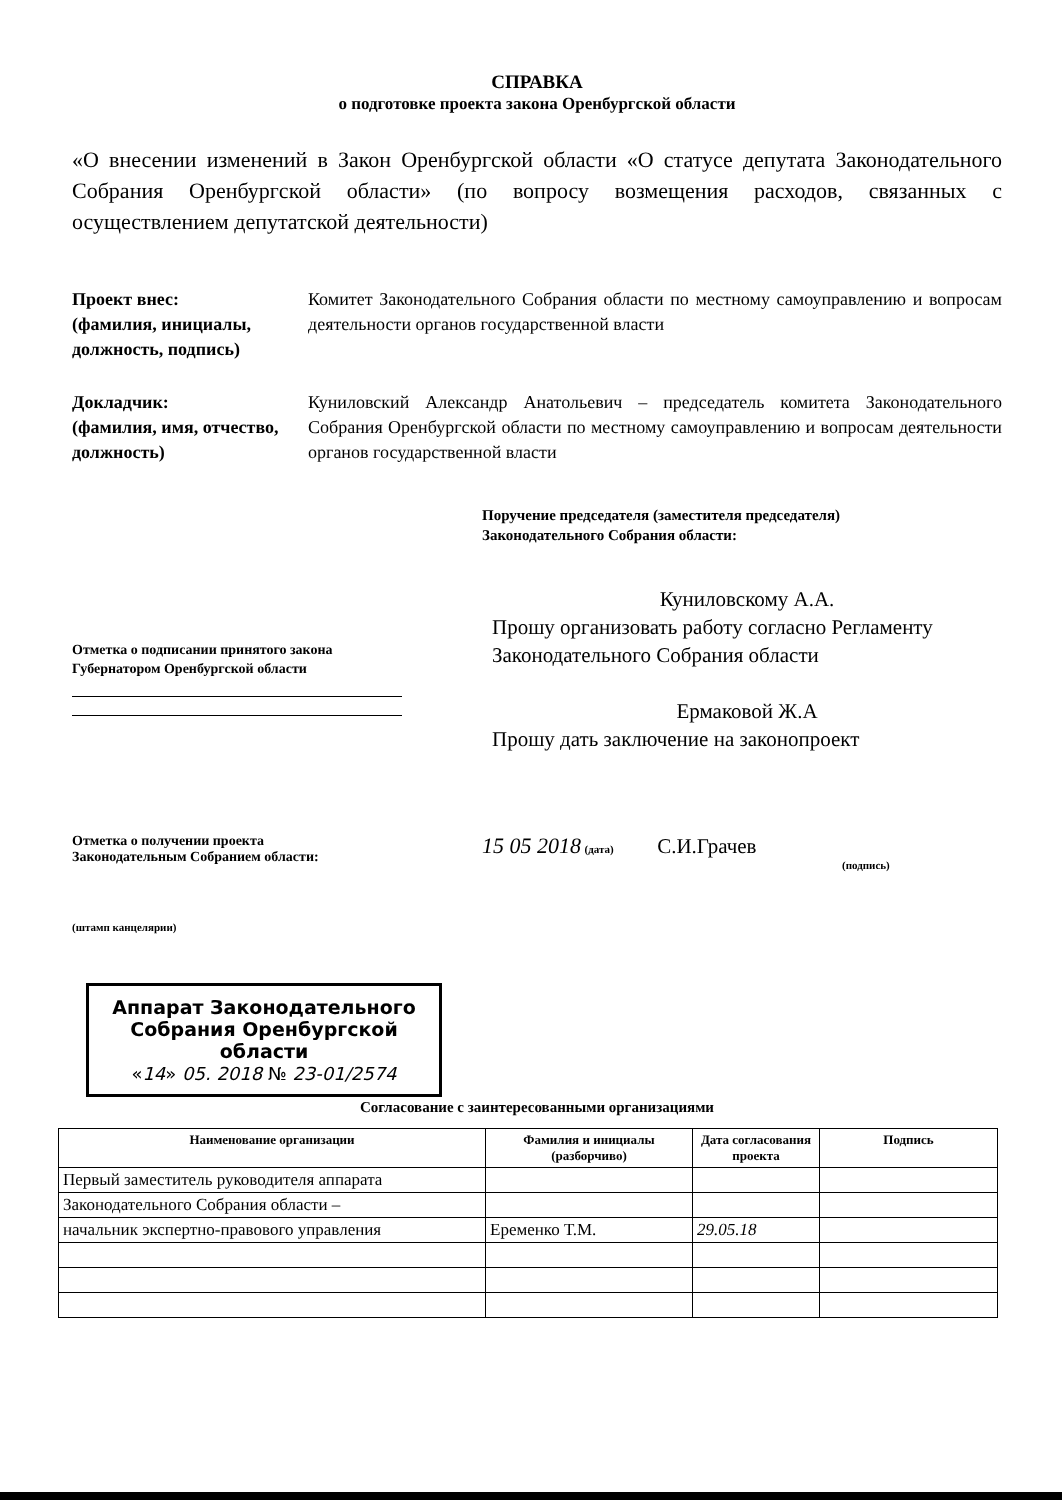СПРАВКА
о подготовке проекта закона Оренбургской области
«О внесении изменений в Закон Оренбургской области «О статусе депутата Законодательного Собрания Оренбургской области» (по вопросу возмещения расходов, связанных с осуществлением депутатской деятельности)
Проект внес:
(фамилия, инициалы, должность, подпись)
Комитет Законодательного Собрания области по местному самоуправлению и вопросам деятельности органов государственной власти
Докладчик:
(фамилия, имя, отчество, должность)
Куниловский Александр Анатольевич – председатель комитета Законодательного Собрания Оренбургской области по местному самоуправлению и вопросам деятельности органов государственной власти
Поручение председателя (заместителя председателя)
Законодательного Собрания области:
Отметка о подписании принятого закона
Губернатором Оренбургской области
Куниловскому А.А.
Прошу организовать работу согласно Регламенту Законодательного Собрания области
Ермаковой Ж.А
Прошу дать заключение на законопроект
Отметка о получении проекта
Законодательным Собранием области:
15 05 2018 (дата) С.И.Грачев
(подпись)
(штамп канцелярии)
Аппарат Законодательного Собрания Оренбургской области
«14» 05. 2018 № 23-01/2574
Согласование с заинтересованными организациями
| Наименование организации | Фамилия и инициалы (разборчиво) | Дата согласования проекта | Подпись |
| --- | --- | --- | --- |
| Первый заместитель руководителя аппарата | | | |
| Законодательного Собрания области – | | | |
| начальник экспертно-правового управления | Еременко Т.М. | 29.05.18 | |